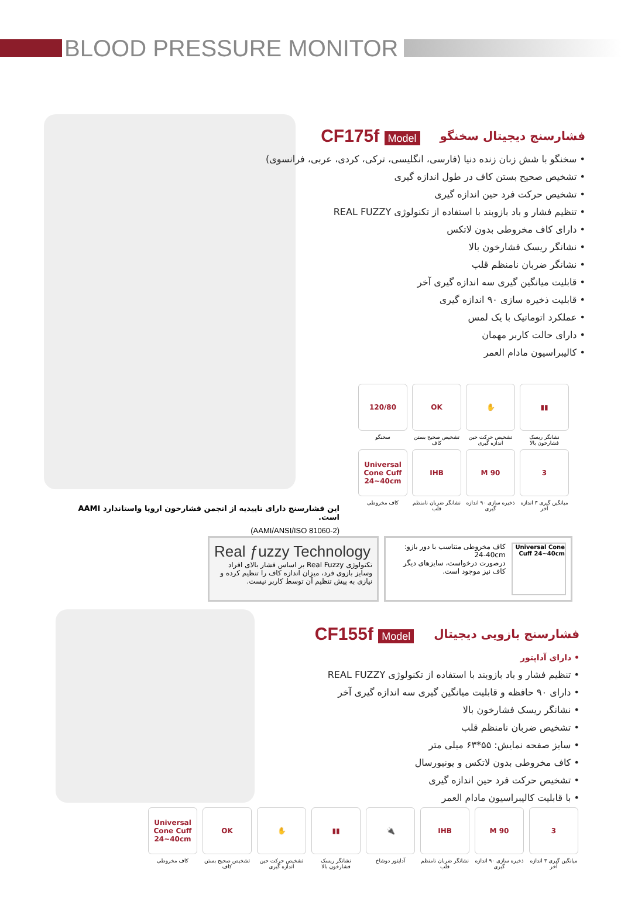BLOOD PRESSURE MONITOR
فشارسنج دیجیتال سخنگو CF175f Model
• سخنگو با شش زبان زنده دنیا (فارسی، انگلیسی، ترکی، کردی، عربی، فرانسوی)
• تشخیص صحیح بستن کاف در طول اندازه گیری
• تشخیص حرکت فرد حین اندازه گیری
• تنظیم فشار و باد بازوبند با استفاده از تکنولوژی REAL FUZZY
• دارای کاف مخروطی بدون لاتکس
• نشانگر ریسک فشارخون بالا
• نشانگر ضربان نامنظم قلب
• قابلیت میانگین گیری سه اندازه گیری آخر
• قابلیت ذخیره سازی ۹۰ اندازه گیری
• عملکرد اتوماتیک با یک لمس
• دارای حالت کاربر مهمان
• کالیبراسیون مادام العمر
▮▮
نشانگر ریسک فشارخون بالا
✋
تشخیص حرکت حین اندازه گیری
OK
تشخیص صحیح بستن کاف
120/80
سخنگو
3
میانگین گیری ۳ اندازه آخر
M 90
ذخیره سازی ۹۰ اندازه گیری
IHB
نشانگر ضربان نامنظم قلب
Universal Cone Cuff 24~40cm
کاف مخروطی
این فشارسنج دارای تاییدیه از انجمن فشارخون اروپا واستاندارد AAMI است.
(AAMI/ANSI/ISO 81060-2)
Real ƒuzzy Technology
تکنولوژی Real Fuzzy بر اساس فشار بالای افراد وسایز بازوی فرد، میزان اندازه کاف را تنظیم کرده و نیازی به پیش تنظیم آن توسط کاربر نیست.
Universal Cone Cuff 24~40cm
کاف مخروطی متناسب با دور بازو:
24-40cm
درصورت درخواست، سایزهای دیگر کاف نیز موجود است.
فشارسنج بازویی دیجیتال CF155f Model
• دارای آداپتور
• تنظیم فشار و باد بازوبند با استفاده از تکنولوژی REAL FUZZY
• دارای ۹۰ حافظه و قابلیت میانگین گیری سه اندازه گیری آخر
• نشانگر ریسک فشارخون بالا
• تشخیص ضربان نامنظم قلب
• سایز صفحه نمایش: ۵۵*۶۳ میلی متر
• کاف مخروطی بدون لاتکس و یونیورسال
• تشخیص حرکت فرد حین اندازه گیری
• با قابلیت کالیبراسیون مادام العمر
3
میانگین گیری ۳ اندازه آخر
M 90
ذخیره سازی ۹۰ اندازه گیری
IHB
نشانگر ضربان نامنظم قلب
🔌
آداپتور دوشاخ
▮▮
نشانگر ریسک فشارخون بالا
✋
تشخیص حرکت حین اندازه گیری
OK
تشخیص صحیح بستن کاف
Universal Cone Cuff 24~40cm
کاف مخروطی